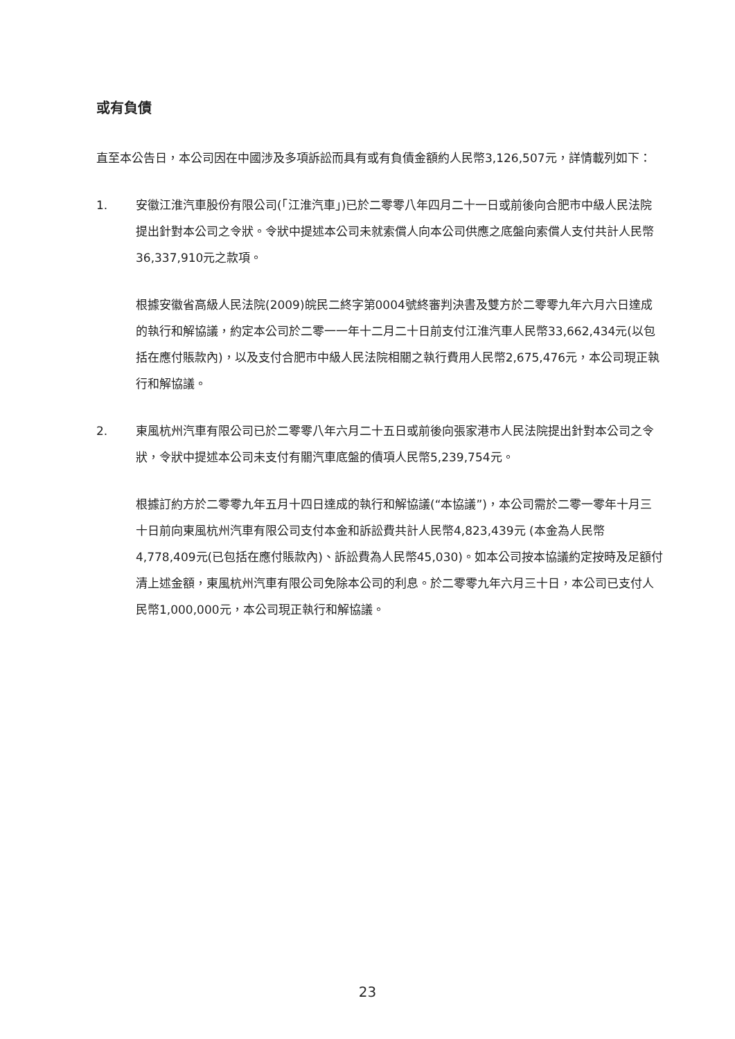或有負債
直至本公告日，本公司因在中國涉及多項訴訟而具有或有負債金額約人民幣3,126,507元，詳情載列如下：
1. 安徽江淮汽車股份有限公司(「江淮汽車」)已於二零零八年四月二十一日或前後向合肥市中級人民法院提出針對本公司之令狀。令狀中提述本公司未就索償人向本公司供應之底盤向索償人支付共計人民幣36,337,910元之款項。
根據安徽省高級人民法院(2009)皖民二終字第0004號終審判決書及雙方於二零零九年六月六日達成的執行和解協議，約定本公司於二零一一年十二月二十日前支付江淮汽車人民幣33,662,434元(以包括在應付賬款內)，以及支付合肥市中級人民法院相關之執行費用人民幣2,675,476元，本公司現正執行和解協議。
2. 東風杭州汽車有限公司已於二零零八年六月二十五日或前後向張家港市人民法院提出針對本公司之令狀，令狀中提述本公司未支付有關汽車底盤的債項人民幣5,239,754元。
根據訂約方於二零零九年五月十四日達成的執行和解協議(“本協議”)，本公司需於二零一零年十月三十日前向東風杭州汽車有限公司支付本金和訴訟費共計人民幣4,823,439元 (本金為人民幣4,778,409元(已包括在應付賬款內)、訴訟費為人民幣45,030)。如本公司按本協議約定按時及足額付清上述金額，東風杭州汽車有限公司免除本公司的利息。於二零零九年六月三十日，本公司已支付人民幣1,000,000元，本公司現正執行和解協議。
23